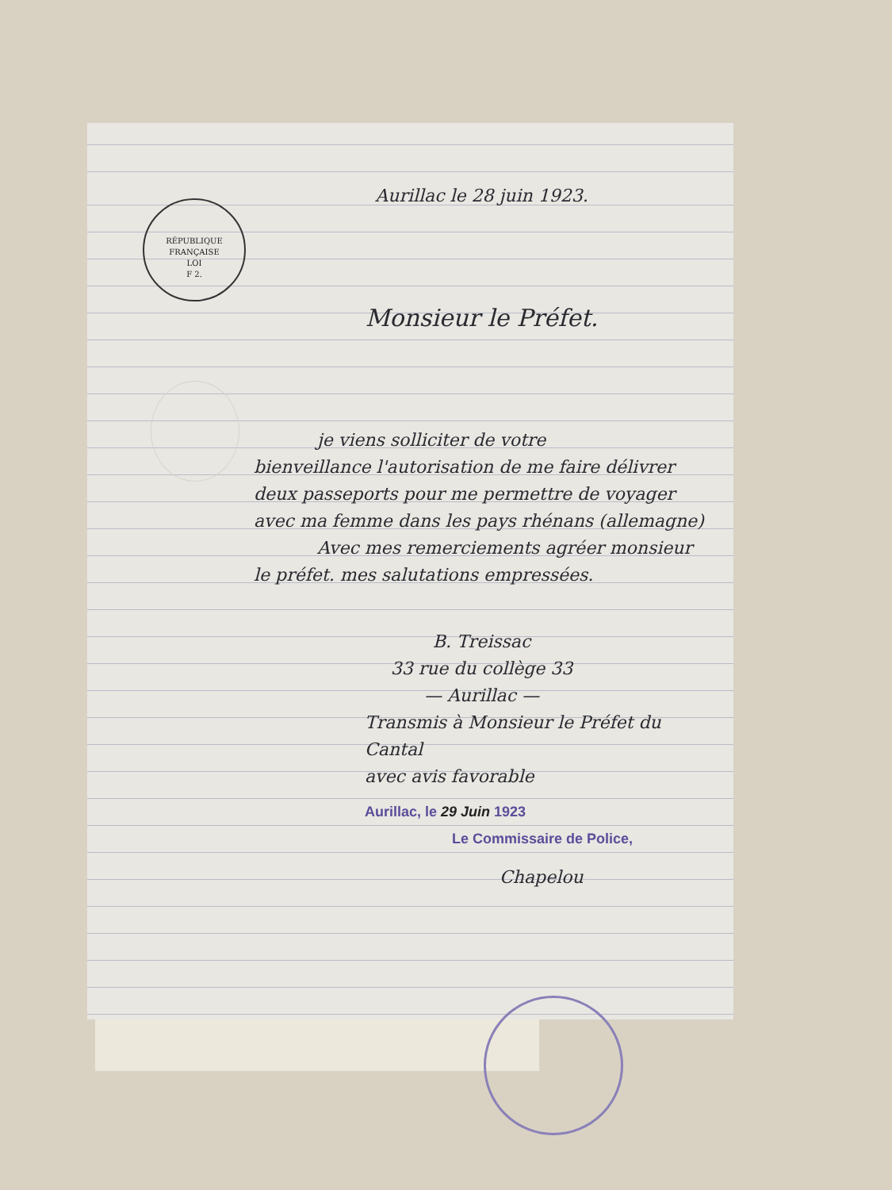RÉPUBLIQUE FRANÇAISE
LOI
F 2.
Aurillac le 28 juin 1923.
Monsieur le Préfet.
je viens solliciter de votre
bienveillance l'autorisation de me faire délivrer deux passeports pour me permettre de voyager avec ma femme dans les pays rhénans (allemagne)
Avec mes remerciements agréer monsieur le préfet. mes salutations empressées.
B. Treissac
33 rue du collège 33
— Aurillac —
Transmis à Monsieur le Préfet du Cantal
avec avis favorable
Aurillac, le 29 Juin 1923
Le Commissaire de Police,
Chapelou